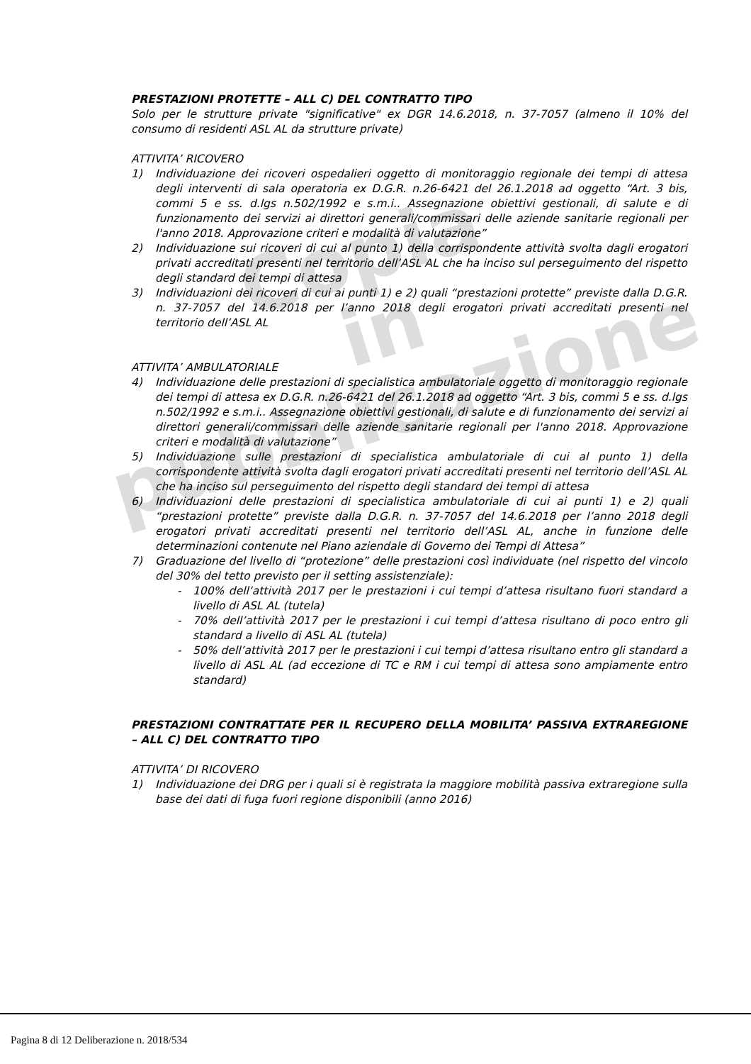Copia
in pubblicazione
PRESTAZIONI PROTETTE – ALL C) DEL CONTRATTO TIPO
Solo per le strutture private "significative" ex DGR 14.6.2018, n. 37-7057 (almeno il 10% del consumo di residenti ASL AL da strutture private)
ATTIVITA’ RICOVERO
1) Individuazione dei ricoveri ospedalieri oggetto di monitoraggio regionale dei tempi di attesa degli interventi di sala operatoria ex D.G.R. n.26-6421 del 26.1.2018 ad oggetto “Art. 3 bis, commi 5 e ss. d.lgs n.502/1992 e s.m.i.. Assegnazione obiettivi gestionali, di salute e di funzionamento dei servizi ai direttori generali/commissari delle aziende sanitarie regionali per l'anno 2018. Approvazione criteri e modalità di valutazione”
2) Individuazione sui ricoveri di cui al punto 1) della corrispondente attività svolta dagli erogatori privati accreditati presenti nel territorio dell’ASL AL che ha inciso sul perseguimento del rispetto degli standard dei tempi di attesa
3) Individuazioni dei ricoveri di cui ai punti 1) e 2) quali “prestazioni protette” previste dalla D.G.R. n. 37-7057 del 14.6.2018 per l’anno 2018 degli erogatori privati accreditati presenti nel territorio dell’ASL AL
ATTIVITA’ AMBULATORIALE
4) Individuazione delle prestazioni di specialistica ambulatoriale oggetto di monitoraggio regionale dei tempi di attesa ex D.G.R. n.26-6421 del 26.1.2018 ad oggetto “Art. 3 bis, commi 5 e ss. d.lgs n.502/1992 e s.m.i.. Assegnazione obiettivi gestionali, di salute e di funzionamento dei servizi ai direttori generali/commissari delle aziende sanitarie regionali per l'anno 2018. Approvazione criteri e modalità di valutazione”
5) Individuazione sulle prestazioni di specialistica ambulatoriale di cui al punto 1) della corrispondente attività svolta dagli erogatori privati accreditati presenti nel territorio dell’ASL AL che ha inciso sul perseguimento del rispetto degli standard dei tempi di attesa
6) Individuazioni delle prestazioni di specialistica ambulatoriale di cui ai punti 1) e 2) quali “prestazioni protette” previste dalla D.G.R. n. 37-7057 del 14.6.2018 per l’anno 2018 degli erogatori privati accreditati presenti nel territorio dell’ASL AL, anche in funzione delle determinazioni contenute nel Piano aziendale di Governo dei Tempi di Attesa”
7) Graduazione del livello di “protezione” delle prestazioni così individuate (nel rispetto del vincolo del 30% del tetto previsto per il setting assistenziale):
- 100% dell’attività 2017 per le prestazioni i cui tempi d’attesa risultano fuori standard a livello di ASL AL (tutela)
- 70% dell’attività 2017 per le prestazioni i cui tempi d’attesa risultano di poco entro gli standard a livello di ASL AL (tutela)
- 50% dell’attività 2017 per le prestazioni i cui tempi d’attesa risultano entro gli standard a livello di ASL AL (ad eccezione di TC e RM i cui tempi di attesa sono ampiamente entro standard)
PRESTAZIONI CONTRATTATE PER IL RECUPERO DELLA MOBILITA’ PASSIVA EXTRAREGIONE – ALL C) DEL CONTRATTO TIPO
ATTIVITA’ DI RICOVERO
1) Individuazione dei DRG per i quali si è registrata la maggiore mobilità passiva extraregione sulla base dei dati di fuga fuori regione disponibili (anno 2016)
Pagina 8 di 12 Deliberazione n. 2018/534